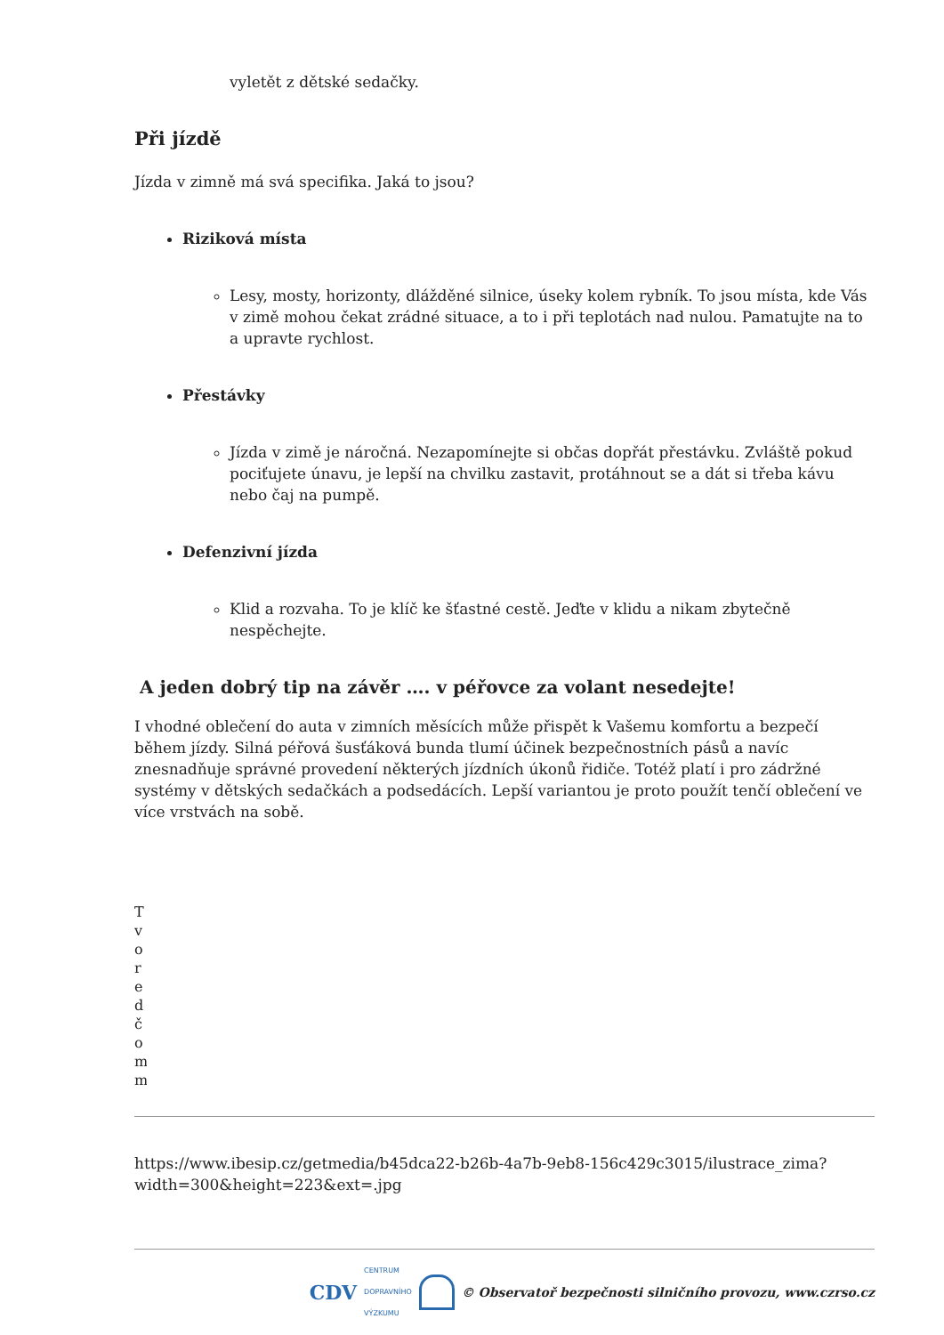vyletět z dětské sedačky.
Při jízdě
Jízda v zimně má svá specifika. Jaká to jsou?
Riziková místa
Lesy, mosty, horizonty, dlážděné silnice, úseky kolem rybník. To jsou místa, kde Vás v zimě mohou čekat zrádné situace, a to i při teplotách nad nulou. Pamatujte na to a upravte rychlost.
Přestávky
Jízda v zimě je náročná. Nezapomínejte si občas dopřát přestávku. Zvláště pokud pociťujete únavu, je lepší na chvilku zastavit, protáhnout se a dát si třeba kávu nebo čaj na pumpě.
Defenzivní jízda
Klid a rozvaha. To je klíč ke šťastné cestě. Jeďte v klidu a nikam zbytečně nespěchejte.
A jeden dobrý tip na závěr …. v péřovce za volant nesedejte!
I vhodné oblečení do auta v zimních měsících může přispět k Vašemu komfortu a bezpečí během jízdy. Silná péřová šusťáková bunda tlumí účinek bezpečnostních pásů a navíc znesnadňuje správné provedení některých jízdních úkonů řidiče. Totéž platí i pro zádržné systémy v dětských sedačkách a podsedácích. Lepší variantou je proto použít tenčí oblečení ve více vrstvách na sobě.
Tvoredčomm
https://www.ibesip.cz/getmedia/b45dca22-b26b-4a7b-9eb8-156c429c3015/ilustrace_zima?width=300&height=223&ext=.jpg
CDV CENTRUM
DOPRAVNÍHO
VÝZKUMU © Observatoř bezpečnosti silničního provozu, www.czrso.cz